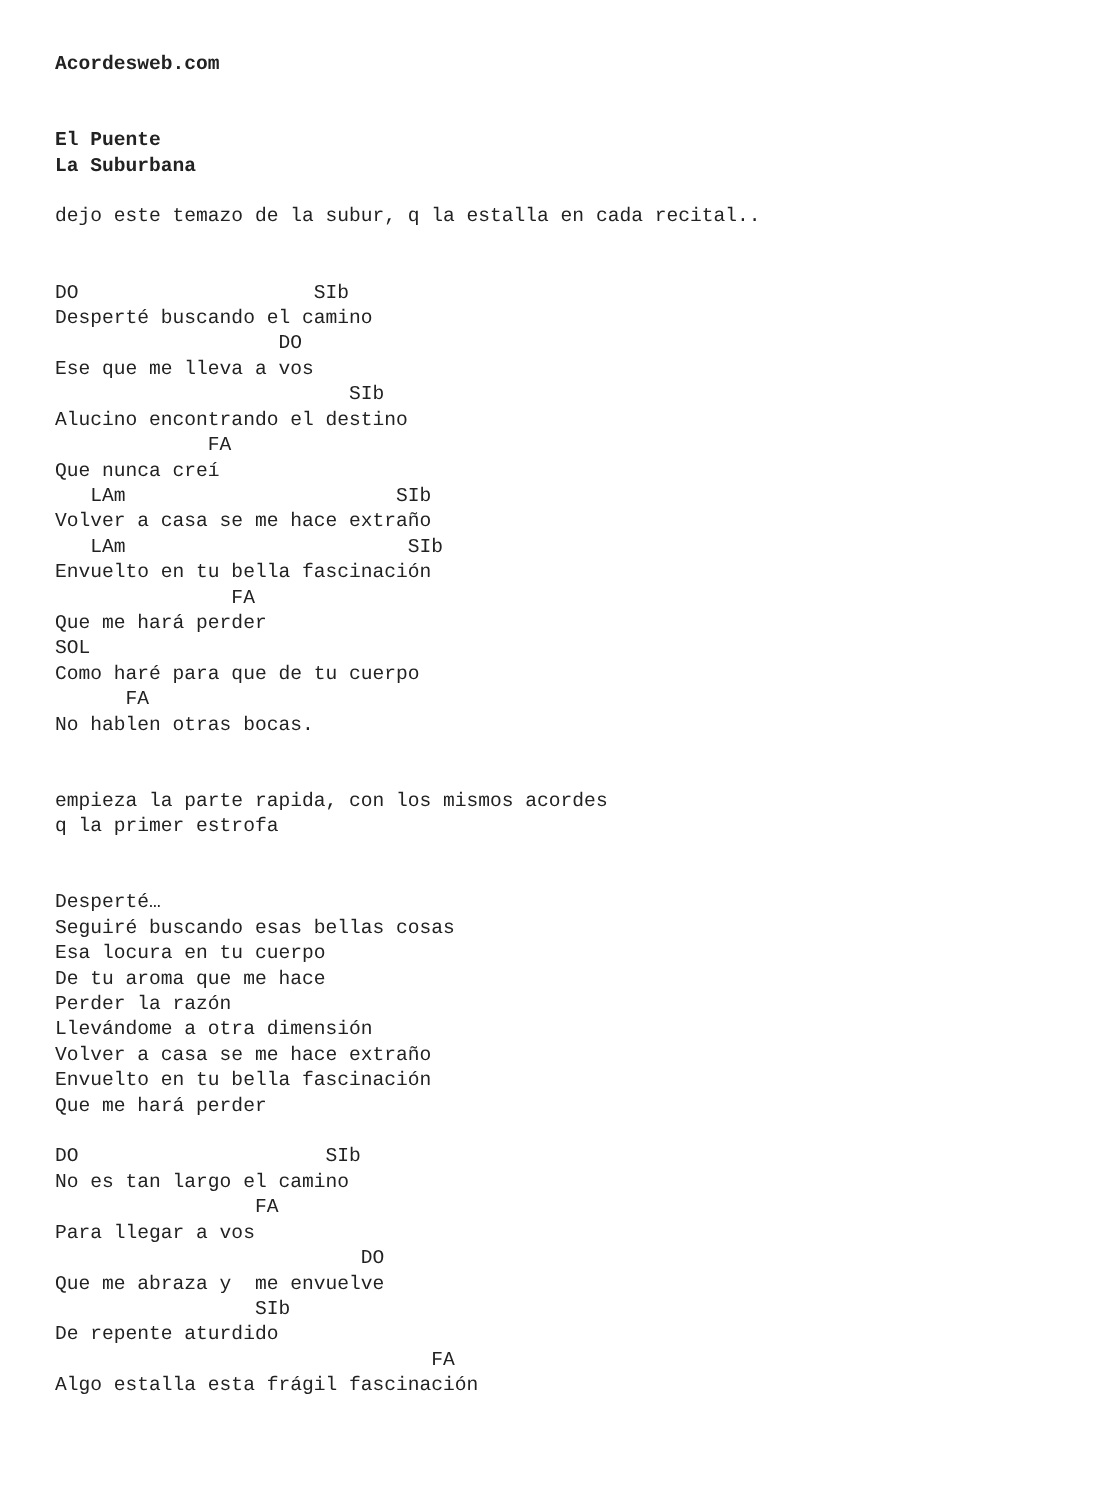Acordesweb.com


El Puente
La Suburbana

dejo este temazo de la subur, q la estalla en cada recital..


DO                    SIb
Desperté buscando el camino
                   DO
Ese que me lleva a vos
                         SIb
Alucino encontrando el destino
             FA
Que nunca creí
   LAm                       SIb
Volver a casa se me hace extraño
   LAm                        SIb
Envuelto en tu bella fascinación
               FA
Que me hará perder
SOL
Como haré para que de tu cuerpo
      FA
No hablen otras bocas.


empieza la parte rapida, con los mismos acordes
q la primer estrofa


Desperté…
Seguiré buscando esas bellas cosas
Esa locura en tu cuerpo
De tu aroma que me hace
Perder la razón
Llevándome a otra dimensión
Volver a casa se me hace extraño
Envuelto en tu bella fascinación
Que me hará perder

DO                     SIb
No es tan largo el camino
                 FA
Para llegar a vos
                          DO
Que me abraza y  me envuelve
                 SIb
De repente aturdido
                                FA
Algo estalla esta frágil fascinación